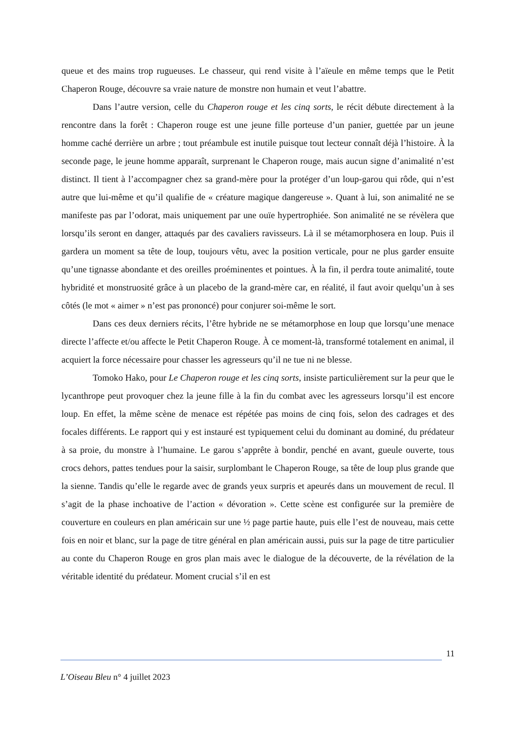queue et des mains trop rugueuses. Le chasseur, qui rend visite à l’aïeule en même temps que le Petit Chaperon Rouge, découvre sa vraie nature de monstre non humain et veut l’abattre.
Dans l’autre version, celle du Chaperon rouge et les cinq sorts, le récit débute directement à la rencontre dans la forêt : Chaperon rouge est une jeune fille porteuse d’un panier, guettée par un jeune homme caché derrière un arbre ; tout préambule est inutile puisque tout lecteur connaît déjà l’histoire. À la seconde page, le jeune homme apparaît, surprenant le Chaperon rouge, mais aucun signe d’animalité n’est distinct. Il tient à l’accompagner chez sa grand-mère pour la protéger d’un loup-garou qui rôde, qui n’est autre que lui-même et qu’il qualifie de « créature magique dangereuse ». Quant à lui, son animalité ne se manifeste pas par l’odorat, mais uniquement par une ouïe hypertrophiée. Son animalité ne se révèlera que lorsqu’ils seront en danger, attaqués par des cavaliers ravisseurs. Là il se métamorphosera en loup. Puis il gardera un moment sa tête de loup, toujours vêtu, avec la position verticale, pour ne plus garder ensuite qu’une tignasse abondante et des oreilles proéminentes et pointues. À la fin, il perdra toute animalité, toute hybridité et monstruosité grâce à un placebo de la grand-mère car, en réalité, il faut avoir quelqu’un à ses côtés (le mot « aimer » n’est pas prononcé) pour conjurer soi-même le sort.
Dans ces deux derniers récits, l’être hybride ne se métamorphose en loup que lorsqu’une menace directe l’affecte et/ou affecte le Petit Chaperon Rouge. À ce moment-là, transformé totalement en animal, il acquiert la force nécessaire pour chasser les agresseurs qu’il ne tue ni ne blesse.
Tomoko Hako, pour Le Chaperon rouge et les cinq sorts, insiste particulièrement sur la peur que le lycanthrope peut provoquer chez la jeune fille à la fin du combat avec les agresseurs lorsqu’il est encore loup. En effet, la même scène de menace est répétée pas moins de cinq fois, selon des cadrages et des focales différents. Le rapport qui y est instauré est typiquement celui du dominant au dominé, du prédateur à sa proie, du monstre à l’humaine. Le garou s’apprête à bondir, penché en avant, gueule ouverte, tous crocs dehors, pattes tendues pour la saisir, surplombant le Chaperon Rouge, sa tête de loup plus grande que la sienne. Tandis qu’elle le regarde avec de grands yeux surpris et apeurés dans un mouvement de recul. Il s’agit de la phase inchoative de l’action « dévoration ». Cette scène est configurée sur la première de couverture en couleurs en plan américain sur une ½ page partie haute, puis elle l’est de nouveau, mais cette fois en noir et blanc, sur la page de titre général en plan américain aussi, puis sur la page de titre particulier au conte du Chaperon Rouge en gros plan mais avec le dialogue de la découverte, de la révélation de la véritable identité du prédateur. Moment crucial s’il en est
11
L’Oiseau Bleu n° 4 juillet 2023